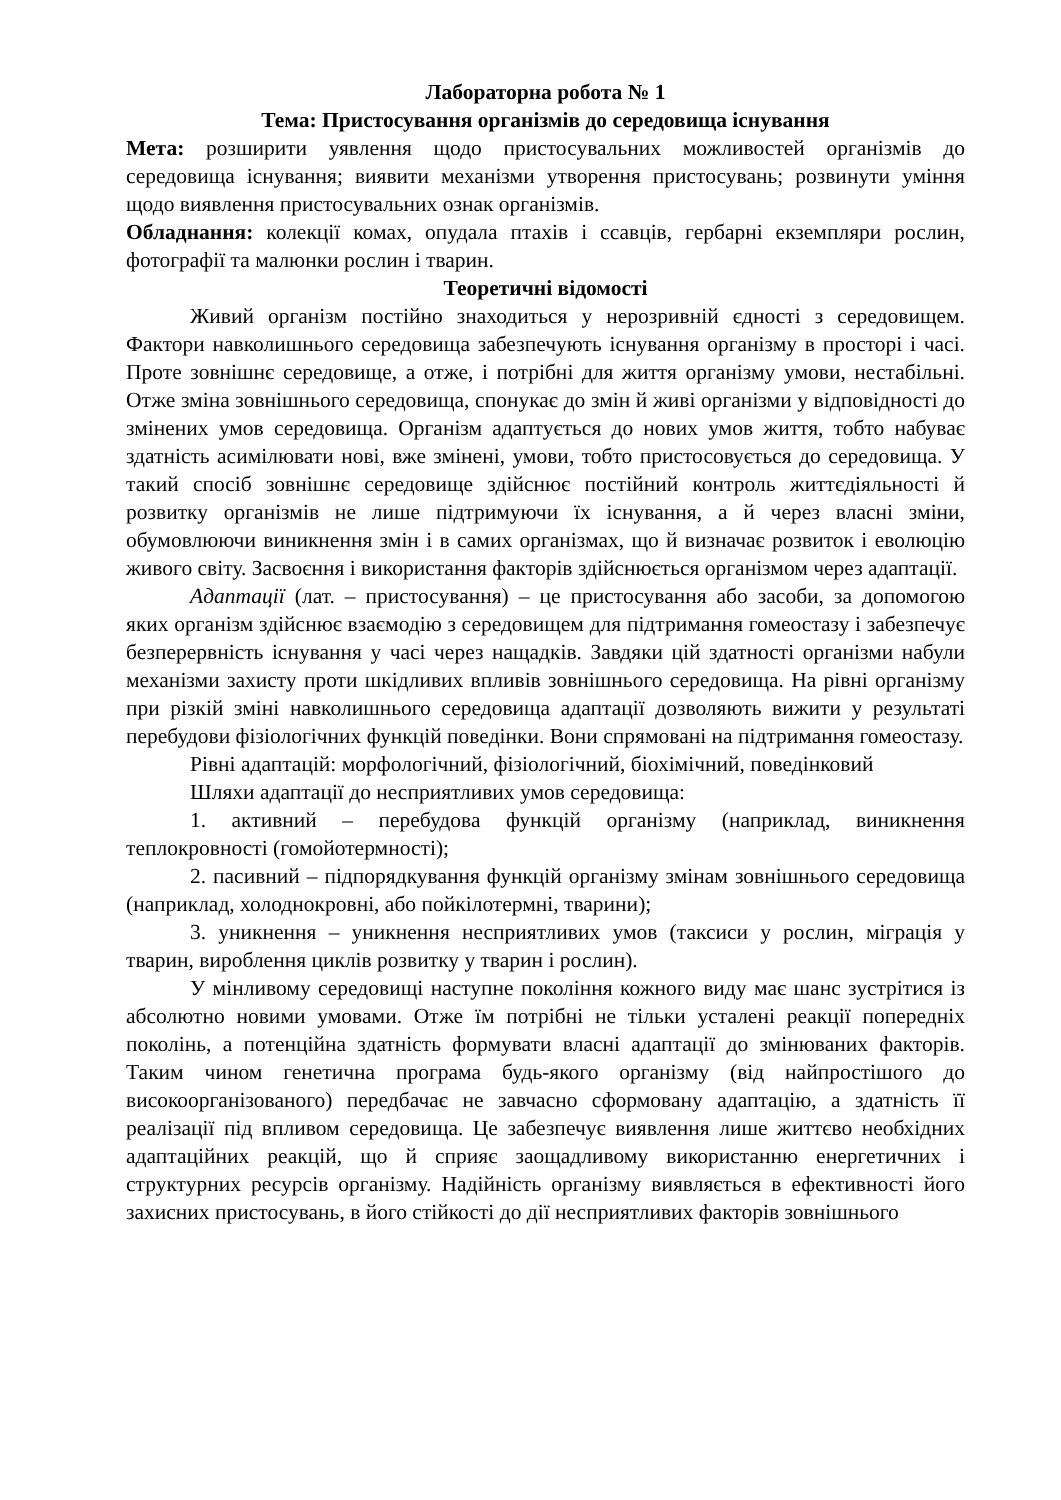Лабораторна робота № 1
Тема: Пристосування організмів до середовища існування
Мета: розширити уявлення щодо пристосувальних можливостей організмів до середовища існування; виявити механізми утворення пристосувань; розвинути уміння щодо виявлення пристосувальних ознак організмів.
Обладнання: колекції комах, опудала птахів і ссавців, гербарні екземпляри рослин, фотографії та малюнки рослин і тварин.
Теоретичні відомості
Живий організм постійно знаходиться у нерозривній єдності з середовищем. Фактори навколишнього середовища забезпечують існування організму в просторі і часі. Проте зовнішнє середовище, а отже, і потрібні для життя організму умови, нестабільні. Отже зміна зовнішнього середовища, спонукає до змін й живі організми у відповідності до змінених умов середовища. Організм адаптується до нових умов життя, тобто набуває здатність асимілювати нові, вже змінені, умови, тобто пристосовується до середовища. У такий спосіб зовнішнє середовище здійснює постійний контроль життєдіяльності й розвитку організмів не лише підтримуючи їх існування, а й через власні зміни, обумовлюючи виникнення змін і в самих організмах, що й визначає розвиток і еволюцію живого світу. Засвоєння і використання факторів здійснюється організмом через адаптації.
Адаптації (лат. – пристосування) – це пристосування або засоби, за допомогою яких організм здійснює взаємодію з середовищем для підтримання гомеостазу і забезпечує безперервність існування у часі через нащадків. Завдяки цій здатності організми набули механізми захисту проти шкідливих впливів зовнішнього середовища. На рівні організму при різкій зміні навколишнього середовища адаптації дозволяють вижити у результаті перебудови фізіологічних функцій поведінки. Вони спрямовані на підтримання гомеостазу.
Рівні адаптацій: морфологічний, фізіологічний, біохімічний, поведінковий
Шляхи адаптації до несприятливих умов середовища:
1. активний – перебудова функцій організму (наприклад, виникнення теплокровності (гомойотермності);
2. пасивний – підпорядкування функцій організму змінам зовнішнього середовища (наприклад, холоднокровні, або пойкілотермні, тварини);
3. уникнення – уникнення несприятливих умов (таксиси у рослин, міграція у тварин, вироблення циклів розвитку у тварин і рослин).
У мінливому середовищі наступне покоління кожного виду має шанс зустрітися із абсолютно новими умовами. Отже їм потрібні не тільки усталені реакції попередніх поколінь, а потенційна здатність формувати власні адаптації до змінюваних факторів. Таким чином генетична програма будь-якого організму (від найпростішого до високоорганізованого) передбачає не завчасно сформовану адаптацію, а здатність її реалізації під впливом середовища. Це забезпечує виявлення лише життєво необхідних адаптаційних реакцій, що й сприяє заощадливому використанню енергетичних і структурних ресурсів організму. Надійність організму виявляється в ефективності його захисних пристосувань, в його стійкості до дії несприятливих факторів зовнішнього